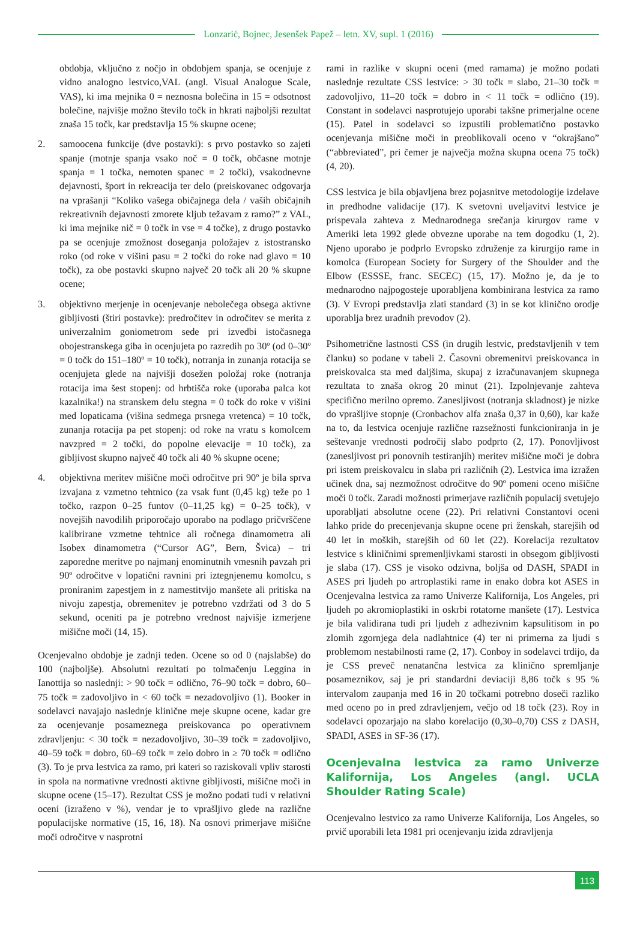Lonzarić, Bojnec, Jesenšek Papež – letn. XV, supl. 1 (2016)
obdobja, vključno z nočjo in obdobjem spanja, se ocenjuje z vidno analogno lestvico,VAL (angl. Visual Analogue Scale, VAS), ki ima mejnika 0 = neznosna bolečina in 15 = odsotnost bolečine, najvišje možno število točk in hkrati najboljši rezultat znaša 15 točk, kar predstavlja 15 % skupne ocene;
2. samoocena funkcije (dve postavki): s prvo postavko so zajeti spanje (motnje spanja vsako noč = 0 točk, občasne motnje spanja = 1 točka, nemoten spanec = 2 točki), vsakodnevne dejavnosti, šport in rekreacija ter delo (preiskovanec odgovarja na vprašanji “Koliko vašega običajnega dela / vaših običajnih rekreativnih dejavnosti zmorete kljub težavam z ramo?” z VAL, ki ima mejnike nič = 0 točk in vse = 4 točke), z drugo postavko pa se ocenjuje zmožnost doseganja položajev z istostransko roko (od roke v višini pasu = 2 točki do roke nad glavo = 10 točk), za obe postavki skupno največ 20 točk ali 20 % skupne ocene;
3. objektivno merjenje in ocenjevanje nebolečega obsega aktivne gibljivosti (štiri postavke): predročitev in odročitev se merita z univerzalnim goniometrom sede pri izvedbi istočasnega obojestranskega giba in ocenjujeta po razredih po 30º (od 0–30º = 0 točk do 151–180º = 10 točk), notranja in zunanja rotacija se ocenjujeta glede na najvišji dosežen položaj roke (notranja rotacija ima šest stopenj: od hrbtišča roke (uporaba palca kot kazalnika!) na stranskem delu stegna = 0 točk do roke v višini med lopaticama (višina sedmega prsnega vretenca) = 10 točk, zunanja rotacija pa pet stopenj: od roke na vratu s komolcem navzpred = 2 točki, do popolne elevacije = 10 točk), za gibljivost skupno največ 40 točk ali 40 % skupne ocene;
4. objektivna meritev mišične moči odročitve pri 90º je bila sprva izvajana z vzmetno tehtnico (za vsak funt (0,45 kg) teže po 1 točko, razpon 0–25 funtov (0–11,25 kg) = 0–25 točk), v novejših navodilih priporočajo uporabo na podlago pričvrščene kalibrirane vzmetne tehtnice ali ročnega dinamometra ali Isobex dinamometra (“Cursor AG”, Bern, Švica) – tri zaporedne meritve po najmanj enominutnih vmesnih pavzah pri 90º odročitve v lopatični ravnini pri iztegnjenemu komolcu, s proniranim zapestjem in z namestitvijo manšete ali pritiska na nivoju zapestja, obremenitev je potrebno vzdržati od 3 do 5 sekund, oceniti pa je potrebno vrednost najvišje izmerjene mišične moči (14, 15).
Ocenjevalno obdobje je zadnji teden. Ocene so od 0 (najslabše) do 100 (najboljše). Absolutni rezultati po tolmačenju Leggina in Ianottija so naslednji: > 90 točk = odlično, 76–90 točk = dobro, 60–75 točk = zadovoljivo in < 60 točk = nezadovoljivo (1). Booker in sodelavci navajajo naslednje klinične meje skupne ocene, kadar gre za ocenjevanje posameznega preiskovanca po operativnem zdravljenju: < 30 točk = nezadovoljivo, 30–39 točk = zadovoljivo, 40–59 točk = dobro, 60–69 točk = zelo dobro in ≥ 70 točk = odlično (3). To je prva lestvica za ramo, pri kateri so raziskovali vpliv starosti in spola na normativne vrednosti aktivne gibljivosti, mišične moči in skupne ocene (15–17). Rezultat CSS je možno podati tudi v relativni oceni (izraženo v %), vendar je to vprašljivo glede na različne populacijske normative (15, 16, 18). Na osnovi primerjave mišične moči odročitve v nasprotni
rami in razlike v skupni oceni (med ramama) je možno podati naslednje rezultate CSS lestvice: > 30 točk = slabo, 21–30 točk = zadovoljivo, 11–20 točk = dobro in < 11 točk = odlično (19). Constant in sodelavci nasprotujejo uporabi takšne primerjalne ocene (15). Patel in sodelavci so izpustili problematično postavko ocenjevanja mišične moči in preoblikovali oceno v “okrajšano” (“abbreviated”, pri čemer je največja možna skupna ocena 75 točk) (4, 20).
CSS lestvica je bila objavljena brez pojasnitve metodologije izdelave in predhodne validacije (17). K svetovni uveljavitvi lestvice je prispevala zahteva z Mednarodnega srečanja kirurgov rame v Ameriki leta 1992 glede obvezne uporabe na tem dogodku (1, 2). Njeno uporabo je podprlo Evropsko združenje za kirurgijo rame in komolca (European Society for Surgery of the Shoulder and the Elbow (ESSSE, franc. SECEC) (15, 17). Možno je, da je to mednarodno najpogosteje uporabljena kombinirana lestvica za ramo (3). V Evropi predstavlja zlati standard (3) in se kot klinično orodje uporablja brez uradnih prevodov (2).
Psihometrične lastnosti CSS (in drugih lestvic, predstavljenih v tem članku) so podane v tabeli 2. Časovni obremenitvi preiskovanca in preiskovalca sta med daljšima, skupaj z izračunavanjem skupnega rezultata to znaša okrog 20 minut (21). Izpolnjevanje zahteva specifično merilno opremo. Zanesljivost (notranja skladnost) je nizke do vprašljive stopnje (Cronbachov alfa znaša 0,37 in 0,60), kar kaže na to, da lestvica ocenjuje različne razsežnosti funkcioniranja in je seštevanje vrednosti področij slabo podprto (2, 17). Ponovljivost (zanesljivost pri ponovnih testiranjih) meritev mišične moči je dobra pri istem preiskovalcu in slaba pri različnih (2). Lestvica ima izražen učinek dna, saj nezmožnost odročitve do 90º pomeni oceno mišične moči 0 točk. Zaradi možnosti primerjave različnih populacij svetujejo uporabljati absolutne ocene (22). Pri relativni Constantovi oceni lahko pride do precenjevanja skupne ocene pri ženskah, starejših od 40 let in moških, starejših od 60 let (22). Korelacija rezultatov lestvice s kliničnimi spremenljivkami starosti in obsegom gibljivosti je slaba (17). CSS je visoko odzivna, boljša od DASH, SPADI in ASES pri ljudeh po artroplastiki rame in enako dobra kot ASES in Ocenjevalna lestvica za ramo Univerze Kalifornija, Los Angeles, pri ljudeh po akromioplastiki in oskrbi rotatorne manšete (17). Lestvica je bila validirana tudi pri ljudeh z adhezivnim kapsulitisom in po zlomih zgornjega dela nadlahtnice (4) ter ni primerna za ljudi s problemom nestabilnosti rame (2, 17). Conboy in sodelavci trdijo, da je CSS preveč nenatančna lestvica za klinično spremljanje posameznikov, saj je pri standardni deviaciji 8,86 točk s 95 % intervalom zaupanja med 16 in 20 točkami potrebno doseči razliko med oceno po in pred zdravljenjem, večjo od 18 točk (23). Roy in sodelavci opozarjajo na slabo korelacijo (0,30–0,70) CSS z DASH, SPADI, ASES in SF-36 (17).
Ocenjevalna lestvica za ramo Univerze Kalifornija, Los Angeles (angl. UCLA Shoulder Rating Scale)
Ocenjevalno lestvico za ramo Univerze Kalifornija, Los Angeles, so prvič uporabili leta 1981 pri ocenjevanju izida zdravljenja
113